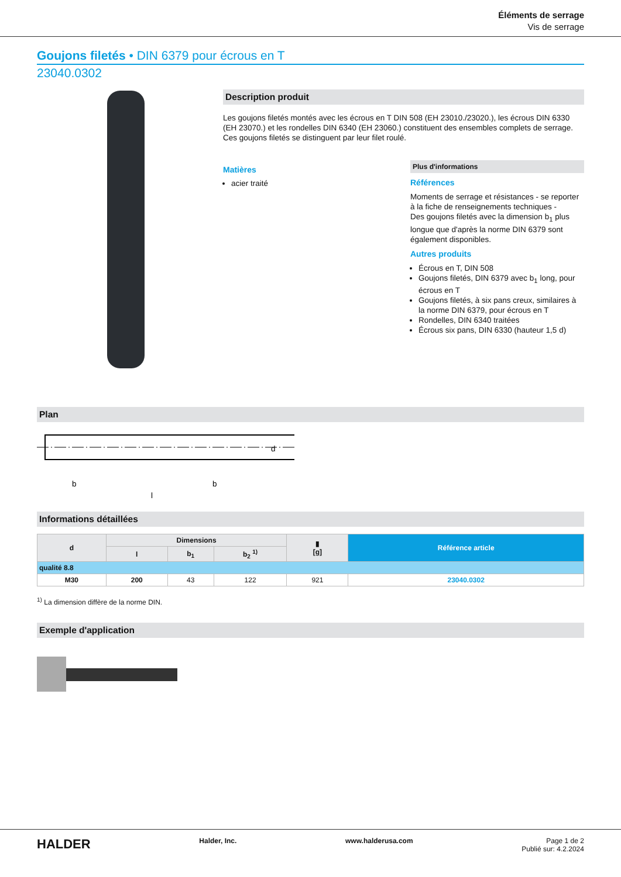Éléments de serrage
Vis de serrage
Goujons filetés • DIN 6379 pour écrous en T
23040.0302
Description produit
Les goujons filetés montés avec les écrous en T DIN 508 (EH 23010./23020.), les écrous DIN 6330 (EH 23070.) et les rondelles DIN 6340 (EH 23060.) constituent des ensembles complets de serrage.
Ces goujons filetés se distinguent par leur filet roulé.
Matières
acier traité
Plus d'informations
Références
Moments de serrage et résistances - se reporter à la fiche de renseignements techniques -
Des goujons filetés avec la dimension b<sub>1</sub> plus longue que d'après la norme DIN 6379 sont également disponibles.
Autres produits
Écrous en T, DIN 508
Goujons filetés, DIN 6379 avec b<sub>1</sub> long, pour écrous en T
Goujons filetés, à six pans creux, similaires à la norme DIN 6379, pour écrous en T
Rondelles, DIN 6340 traitées
Écrous six pans, DIN 6330 (hauteur 1,5 d)
Plan
b
b
l
d
Informations détaillées
| d | Dimensions | | | ▮ [g] | Référence article |
| --- | --- | --- | --- | --- | --- |
| | l | b<sub>1</sub> | b<sub>2</sub> <sup>1)</sup> | | |
| qualité 8.8 | | | | | |
| M30 | 200 | 43 | 122 | 921 | 23040.0302 |
<sup>1)</sup> La dimension diffère de la norme DIN.
Exemple d'application
HALDER Halder, Inc. www.halderusa.com Page 1 de 2
Publié sur: 4.2.2024